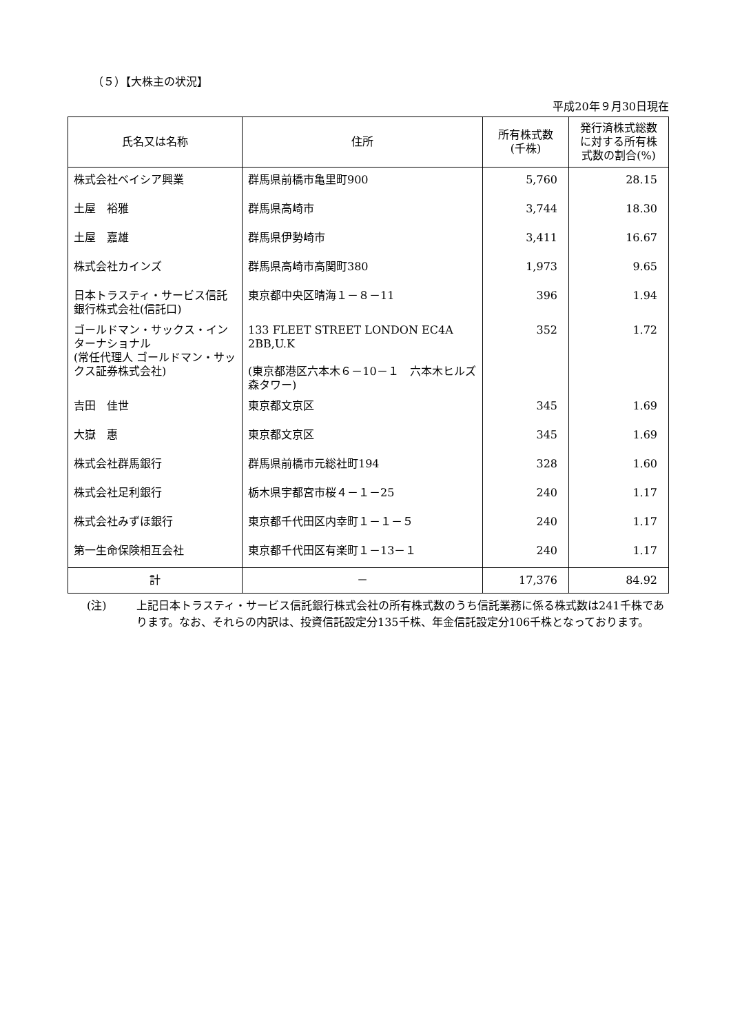（５）【大株主の状況】
平成20年９月30日現在
| 氏名又は名称 | 住所 | 所有株式数 (千株) | 発行済株式総数 に対する所有株 式数の割合(%) |
| --- | --- | --- | --- |
| 株式会社ベイシア興業 | 群馬県前橋市亀里町900 | 5,760 | 28.15 |
| 土屋 裕雅 | 群馬県高崎市 | 3,744 | 18.30 |
| 土屋 嘉雄 | 群馬県伊勢崎市 | 3,411 | 16.67 |
| 株式会社カインズ | 群馬県高崎市高関町380 | 1,973 | 9.65 |
| 日本トラスティ・サービス信託銀行株式会社(信託口) | 東京都中央区晴海１－８－11 | 396 | 1.94 |
| ゴールドマン・サックス・インターナショナル (常任代理人 ゴールドマン・サックス証券株式会社) | 133 FLEET STREET LONDON EC4A 2BB,U.K (東京都港区六本木６－10－１ 六本木ヒルズ森タワー) | 352 | 1.72 |
| 吉田 佳世 | 東京都文京区 | 345 | 1.69 |
| 大嶽 惠 | 東京都文京区 | 345 | 1.69 |
| 株式会社群馬銀行 | 群馬県前橋市元総社町194 | 328 | 1.60 |
| 株式会社足利銀行 | 栃木県宇都宮市桜４－１－25 | 240 | 1.17 |
| 株式会社みずほ銀行 | 東京都千代田区内幸町１－１－５ | 240 | 1.17 |
| 第一生命保険相互会社 | 東京都千代田区有楽町１－13－１ | 240 | 1.17 |
| 計 | － | 17,376 | 84.92 |
(注) 上記日本トラスティ・サービス信託銀行株式会社の所有株式数のうち信託業務に係る株式数は241千株であります。なお、それらの内訳は、投資信託設定分135千株、年金信託設定分106千株となっております。